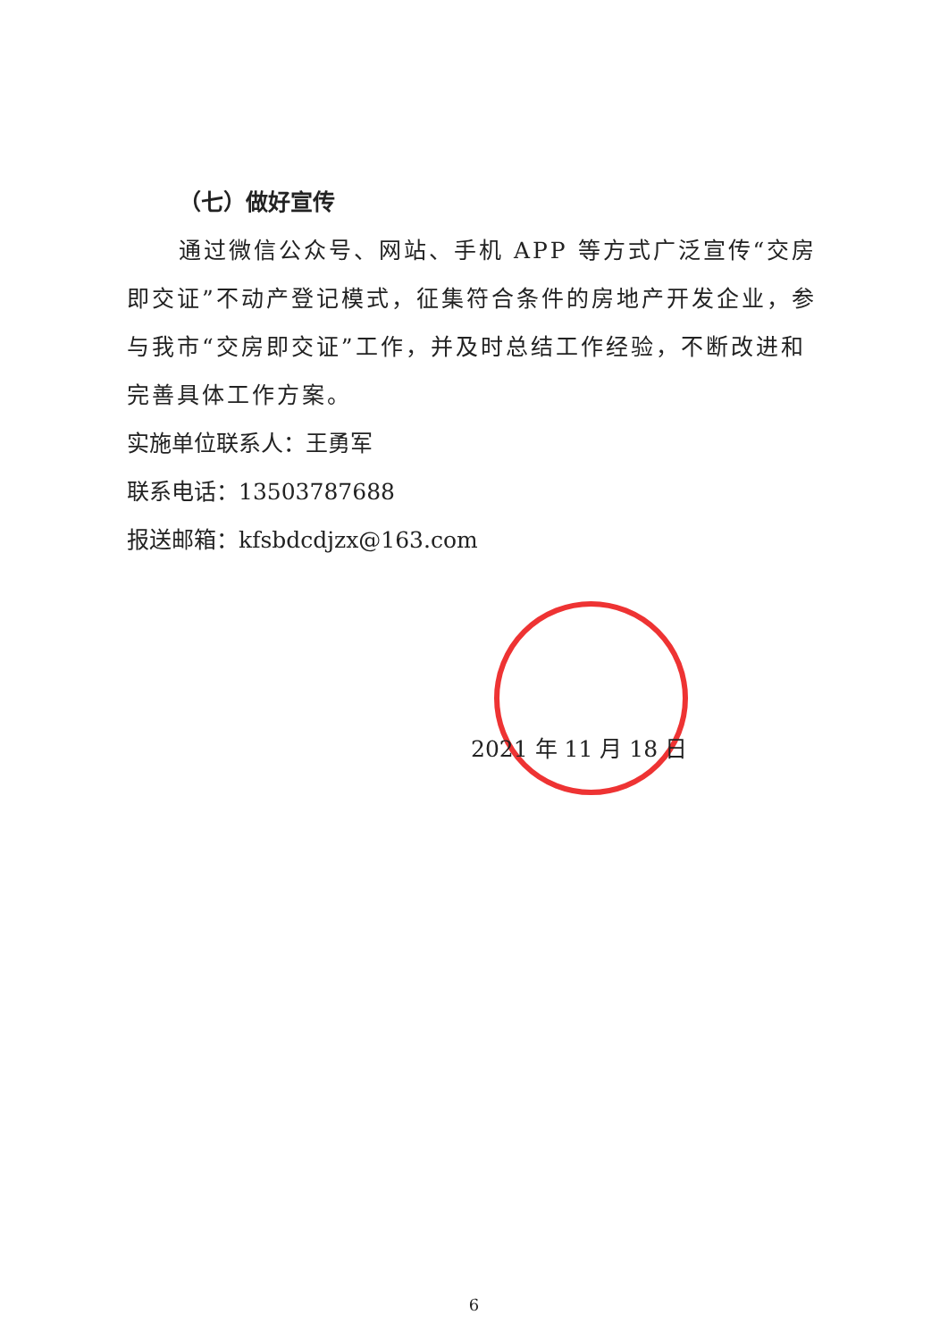（七）做好宣传
通过微信公众号、网站、手机 APP 等方式广泛宣传“交房即交证”不动产登记模式，征集符合条件的房地产开发企业，参与我市“交房即交证”工作，并及时总结工作经验，不断改进和完善具体工作方案。
实施单位联系人：王勇军
联系电话：13503787688
报送邮箱：kfsbdcdjzx@163.com
2021 年 11 月 18 日
6